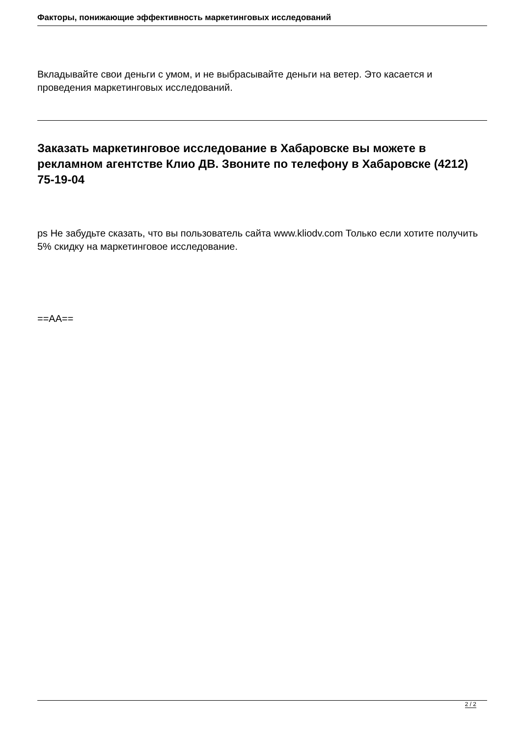Факторы, понижающие эффективность маркетинговых исследований
Вкладывайте свои деньги с умом, и не выбрасывайте деньги на ветер. Это касается и проведения маркетинговых исследований.
Заказать маркетинговое исследование в Хабаровске вы можете в рекламном агентстве Клио ДВ. Звоните по телефону в Хабаровске (4212) 75-19-04
ps Не забудьте сказать, что вы пользователь сайта www.kliodv.com Только если хотите получить 5% скидку на маркетинговое исследование.
==AA==
2 / 2